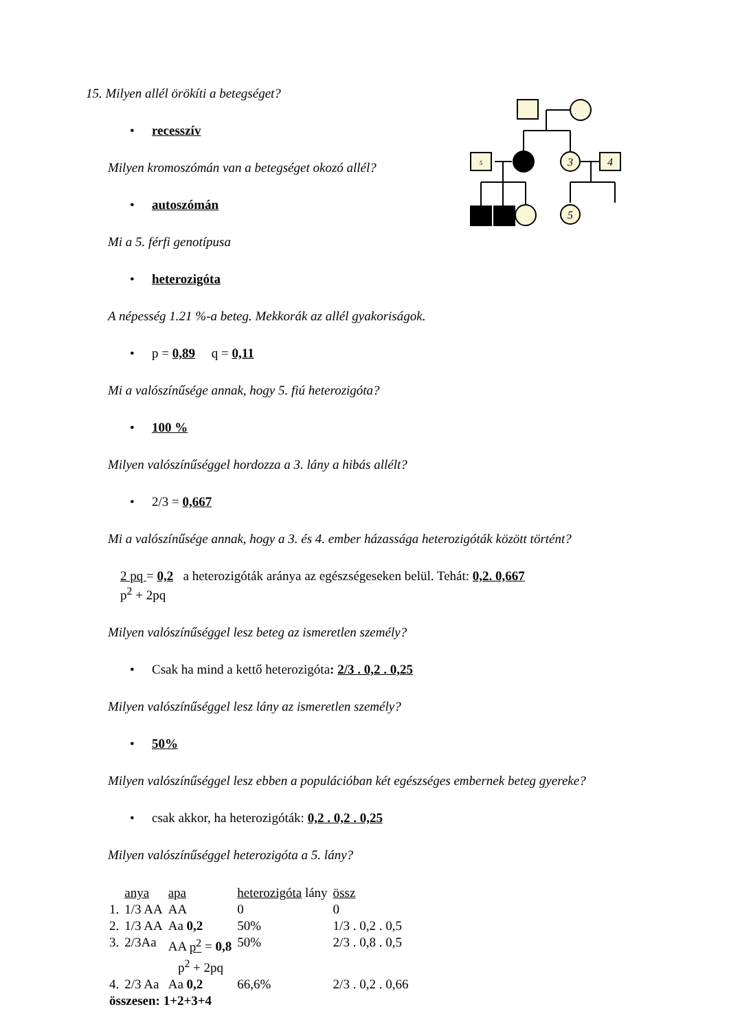5
3
4
5
15. Milyen allél örökíti a betegséget?
• recesszív
Milyen kromoszómán van a betegséget okozó allél?
• autoszómán
Mi a 5. férfi genotípusa
• heterozigóta
A népesség 1.21 %-a beteg. Mekkorák az allél gyakoriságok.
• p = 0,89 q = 0,11
Mi a valószínűsége annak, hogy 5. fiú heterozigóta?
• 100 %
Milyen valószínűséggel hordozza a 3. lány a hibás allélt?
• 2/3 = 0,667
Mi a valószínűsége annak, hogy a 3. és 4. ember házassága heterozigóták között történt?
2 pq = 0,2 a heterozigóták aránya az egészségeseken belül. Tehát: 0,2. 0,667
p<sup>2</sup> + 2pq
Milyen valószínűséggel lesz beteg az ismeretlen személy?
• Csak ha mind a kettő heterozigóta: 2/3 . 0,2 . 0,25
Milyen valószínűséggel lesz lány az ismeretlen személy?
• 50%
Milyen valószínűséggel lesz ebben a populációban két egészséges embernek beteg gyereke?
• csak akkor, ha heterozigóták: 0,2 . 0,2 . 0,25
Milyen valószínűséggel heterozigóta a 5. lány?
| | anya | apa | heterozigóta lány | össz |
| 1. | 1/3 AA | AA | 0 | 0 |
| 2. | 1/3 AA | Aa 0,2 | 50% | 1/3 . 0,2 . 0,5 |
| 3. | 2/3Aa | AA p<sup>2</sup> = 0,8 p<sup>2</sup> + 2pq | 50% | 2/3 . 0,8 . 0,5 |
| 4. | 2/3 Aa | Aa 0,2 | 66,6% | 2/3 . 0,2 . 0,66 |
| összesen: 1+2+3+4 | | | | |